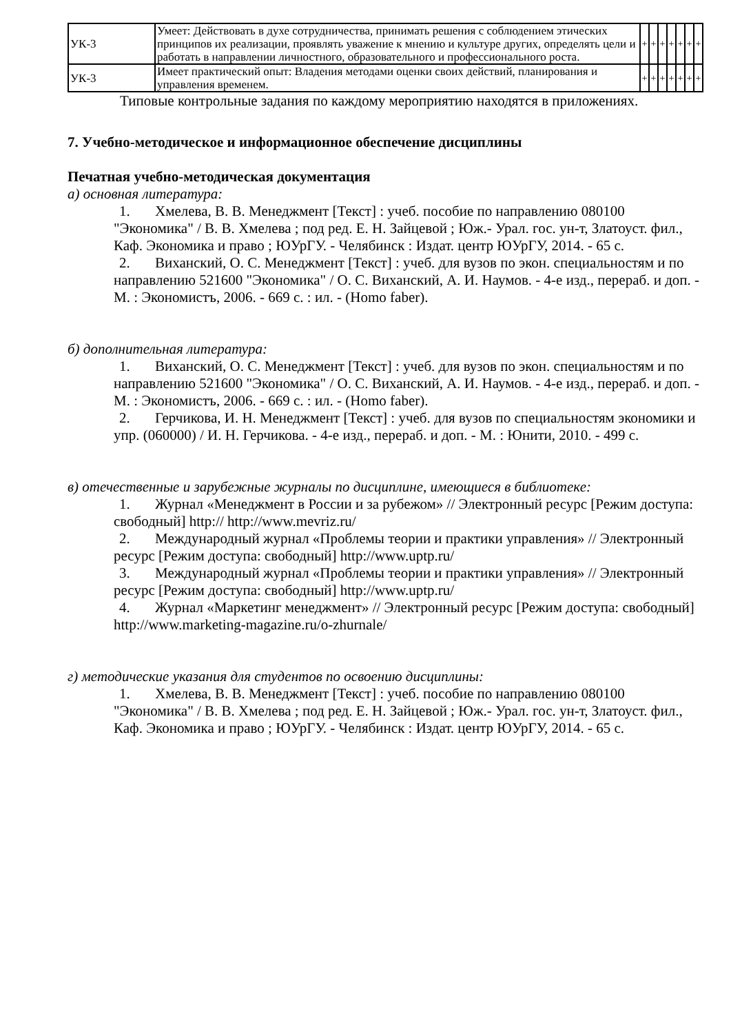| УК-3 | Умеет: Действовать в духе сотрудничества, принимать решения с соблюдением этических принципов их реализации, проявлять уважение к мнению и культуре других, определять цели и работать в направлении личностного, образовательного и профессионального роста. | + | + | + | + | + | + | + |
| УК-3 | Имеет практический опыт: Владения методами оценки своих действий, планирования и управления временем. | + | + | + | + | + | + | + |
Типовые контрольные задания по каждому мероприятию находятся в приложениях.
7. Учебно-методическое и информационное обеспечение дисциплины
Печатная учебно-методическая документация
а) основная литература:
1. Хмелева, В. В. Менеджмент [Текст] : учеб. пособие по направлению 080100 "Экономика" / В. В. Хмелева ; под ред. Е. Н. Зайцевой ; Юж.- Урал. гос. ун-т, Златоуст. фил., Каф. Экономика и право ; ЮУрГУ. - Челябинск : Издат. центр ЮУрГУ, 2014. - 65 с.
2. Виханский, О. С. Менеджмент [Текст] : учеб. для вузов по экон. специальностям и по направлению 521600 "Экономика" / О. С. Виханский, А. И. Наумов. - 4-е изд., перераб. и доп. - М. : Экономистъ, 2006. - 669 с. : ил. - (Homo faber).
б) дополнительная литература:
1. Виханский, О. С. Менеджмент [Текст] : учеб. для вузов по экон. специальностям и по направлению 521600 "Экономика" / О. С. Виханский, А. И. Наумов. - 4-е изд., перераб. и доп. - М. : Экономистъ, 2006. - 669 с. : ил. - (Homo faber).
2. Герчикова, И. Н. Менеджмент [Текст] : учеб. для вузов по специальностям экономики и упр. (060000) / И. Н. Герчикова. - 4-е изд., перераб. и доп. - М. : Юнити, 2010. - 499 с.
в) отечественные и зарубежные журналы по дисциплине, имеющиеся в библиотеке:
1. Журнал «Менеджмент в России и за рубежом» // Электронный ресурс [Режим доступа: свободный] http:// http://www.mevriz.ru/
2. Международный журнал «Проблемы теории и практики управления» // Электронный ресурс [Режим доступа: свободный] http://www.uptp.ru/
3. Международный журнал «Проблемы теории и практики управления» // Электронный ресурс [Режим доступа: свободный] http://www.uptp.ru/
4. Журнал «Маркетинг менеджмент» // Электронный ресурс [Режим доступа: свободный] http://www.marketing-magazine.ru/o-zhurnale/
г) методические указания для студентов по освоению дисциплины:
1. Хмелева, В. В. Менеджмент [Текст] : учеб. пособие по направлению 080100 "Экономика" / В. В. Хмелева ; под ред. Е. Н. Зайцевой ; Юж.- Урал. гос. ун-т, Златоуст. фил., Каф. Экономика и право ; ЮУрГУ. - Челябинск : Издат. центр ЮУрГУ, 2014. - 65 с.